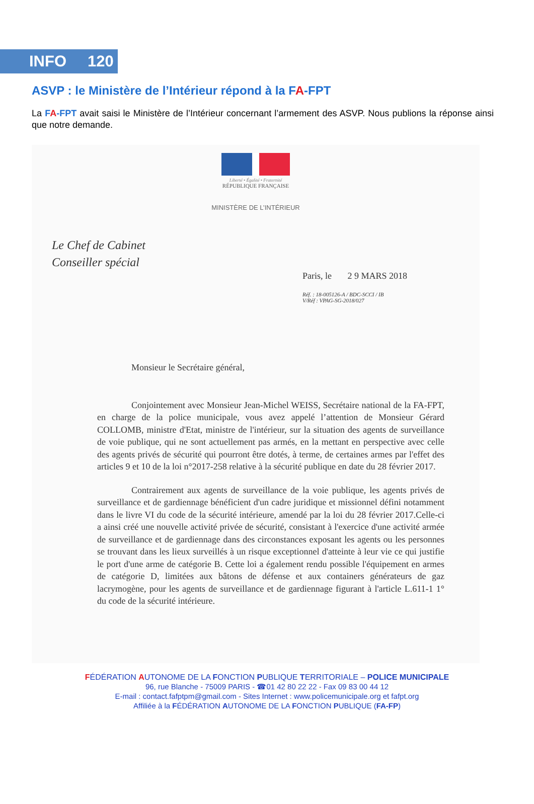INFO 120
ASVP : le Ministère de l’Intérieur répond à la FA-FPT
La FA-FPT avait saisi le Ministère de l’Intérieur concernant l’armement des ASVP. Nous publions la réponse ainsi que notre demande.
Liberté • Égalité • Fraternité
RÉPUBLIQUE FRANÇAISE
MINISTÈRE DE L’INTÉRIEUR
Le Chef de Cabinet
Conseiller spécial
Paris, le 2 9 MARS 2018
Réf. : 18-005126-A / BDC-SCCI / IB
V/Réf : VPAG-SG-2018/027
Monsieur le Secrétaire général,
Conjointement avec Monsieur Jean-Michel WEISS, Secrétaire national de la FA-FPT, en charge de la police municipale, vous avez appelé l’attention de Monsieur Gérard COLLOMB, ministre d'Etat, ministre de l'intérieur, sur la situation des agents de surveillance de voie publique, qui ne sont actuellement pas armés, en la mettant en perspective avec celle des agents privés de sécurité qui pourront être dotés, à terme, de certaines armes par l'effet des articles 9 et 10 de la loi n°2017-258 relative à la sécurité publique en date du 28 février 2017.
Contrairement aux agents de surveillance de la voie publique, les agents privés de surveillance et de gardiennage bénéficient d'un cadre juridique et missionnel défini notamment dans le livre VI du code de la sécurité intérieure, amendé par la loi du 28 février 2017.Celle-ci a ainsi créé une nouvelle activité privée de sécurité, consistant à l'exercice d'une activité armée de surveillance et de gardiennage dans des circonstances exposant les agents ou les personnes se trouvant dans les lieux surveillés à un risque exceptionnel d'atteinte à leur vie ce qui justifie le port d'une arme de catégorie B. Cette loi a également rendu possible l'équipement en armes de catégorie D, limitées aux bâtons de défense et aux containers générateurs de gaz lacrymogène, pour les agents de surveillance et de gardiennage figurant à l'article L.611-1 1° du code de la sécurité intérieure.
FÉDÉRATION AUTONOME DE LA FONCTION PUBLIQUE TERRITORIALE – POLICE MUNICIPALE
96, rue Blanche - 75009 PARIS - ☎01 42 80 22 22 - Fax 09 83 00 44 12
E-mail : contact.fafptpm@gmail.com - Sites Internet : www.policemunicipale.org et fafpt.org
Affiliée à la FÉDÉRATION AUTONOME DE LA FONCTION PUBLIQUE (FA-FP)